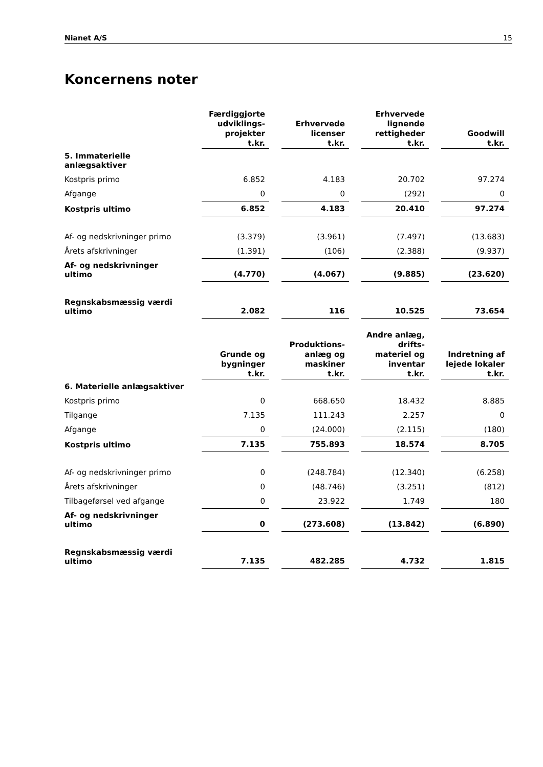Nianet A/S 15
Koncernens noter
| | Færdiggjorte udviklings- projekter t.kr. | Erhvervede licenser t.kr. | Erhvervede lignende rettigheder t.kr. | Goodwill t.kr. |
| --- | --- | --- | --- | --- |
| 5. Immaterielle anlægsaktiver | | | | |
| Kostpris primo | 6.852 | 4.183 | 20.702 | 97.274 |
| Afgange | 0 | 0 | (292) | 0 |
| Kostpris ultimo | 6.852 | 4.183 | 20.410 | 97.274 |
| Af- og nedskrivninger primo | (3.379) | (3.961) | (7.497) | (13.683) |
| Årets afskrivninger | (1.391) | (106) | (2.388) | (9.937) |
| Af- og nedskrivninger ultimo | (4.770) | (4.067) | (9.885) | (23.620) |
| Regnskabsmæssig værdi ultimo | 2.082 | 116 | 10.525 | 73.654 |
| | Grunde og bygninger t.kr. | Produktions- anlæg og maskiner t.kr. | Andre anlæg, drifts- materiel og inventar t.kr. | Indretning af lejede lokaler t.kr. |
| --- | --- | --- | --- | --- |
| 6. Materielle anlægsaktiver | | | | |
| Kostpris primo | 0 | 668.650 | 18.432 | 8.885 |
| Tilgange | 7.135 | 111.243 | 2.257 | 0 |
| Afgange | 0 | (24.000) | (2.115) | (180) |
| Kostpris ultimo | 7.135 | 755.893 | 18.574 | 8.705 |
| Af- og nedskrivninger primo | 0 | (248.784) | (12.340) | (6.258) |
| Årets afskrivninger | 0 | (48.746) | (3.251) | (812) |
| Tilbageførsel ved afgange | 0 | 23.922 | 1.749 | 180 |
| Af- og nedskrivninger ultimo | 0 | (273.608) | (13.842) | (6.890) |
| Regnskabsmæssig værdi ultimo | 7.135 | 482.285 | 4.732 | 1.815 |